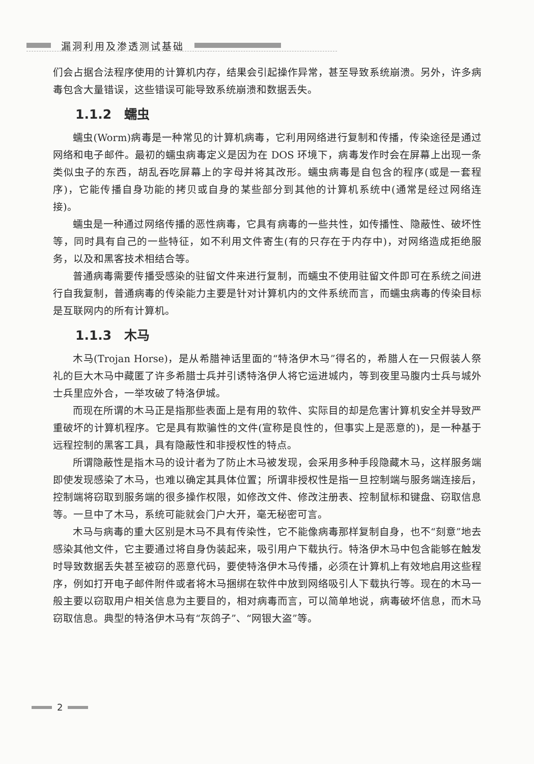漏洞利用及渗透测试基础
们会占据合法程序使用的计算机内存，结果会引起操作异常，甚至导致系统崩溃。另外，许多病毒包含大量错误，这些错误可能导致系统崩溃和数据丢失。
1.1.2　蠕虫
蠕虫(Worm)病毒是一种常见的计算机病毒，它利用网络进行复制和传播，传染途径是通过网络和电子邮件。最初的蠕虫病毒定义是因为在 DOS 环境下，病毒发作时会在屏幕上出现一条类似虫子的东西，胡乱吞吃屏幕上的字母并将其改形。蠕虫病毒是自包含的程序(或是一套程序)，它能传播自身功能的拷贝或自身的某些部分到其他的计算机系统中(通常是经过网络连接)。
蠕虫是一种通过网络传播的恶性病毒，它具有病毒的一些共性，如传播性、隐蔽性、破坏性等，同时具有自己的一些特征，如不利用文件寄生(有的只存在于内存中)，对网络造成拒绝服务，以及和黑客技术相结合等。
普通病毒需要传播受感染的驻留文件来进行复制，而蠕虫不使用驻留文件即可在系统之间进行自我复制，普通病毒的传染能力主要是针对计算机内的文件系统而言，而蠕虫病毒的传染目标是互联网内的所有计算机。
1.1.3　木马
木马(Trojan Horse)，是从希腊神话里面的“特洛伊木马”得名的，希腊人在一只假装人祭礼的巨大木马中藏匿了许多希腊士兵并引诱特洛伊人将它运进城内，等到夜里马腹内士兵与城外士兵里应外合，一举攻破了特洛伊城。
而现在所谓的木马正是指那些表面上是有用的软件、实际目的却是危害计算机安全并导致严重破坏的计算机程序。它是具有欺骗性的文件(宣称是良性的，但事实上是恶意的)，是一种基于远程控制的黑客工具，具有隐蔽性和非授权性的特点。
所谓隐蔽性是指木马的设计者为了防止木马被发现，会采用多种手段隐藏木马，这样服务端即使发现感染了木马，也难以确定其具体位置；所谓非授权性是指一旦控制端与服务端连接后，控制端将窃取到服务端的很多操作权限，如修改文件、修改注册表、控制鼠标和键盘、窃取信息等。一旦中了木马，系统可能就会门户大开，毫无秘密可言。
木马与病毒的重大区别是木马不具有传染性，它不能像病毒那样复制自身，也不“刻意”地去感染其他文件，它主要通过将自身伪装起来，吸引用户下载执行。特洛伊木马中包含能够在触发时导致数据丢失甚至被窃的恶意代码，要使特洛伊木马传播，必须在计算机上有效地启用这些程序，例如打开电子邮件附件或者将木马捆绑在软件中放到网络吸引人下载执行等。现在的木马一般主要以窃取用户相关信息为主要目的，相对病毒而言，可以简单地说，病毒破坏信息，而木马窃取信息。典型的特洛伊木马有“灰鸽子”、“网银大盗”等。
2